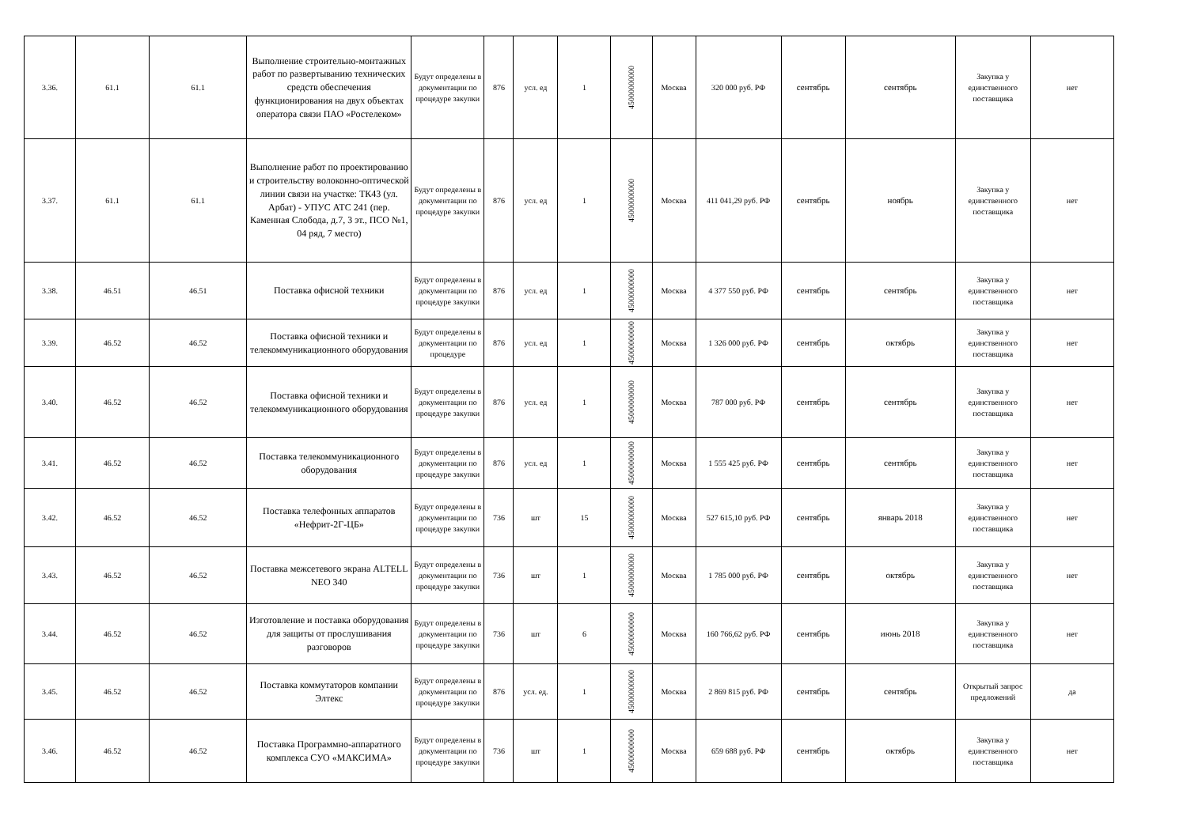| 3.36. | 61.1 | 61.1 | Выполнение строительно-монтажных работ по развертыванию технических средств обеспечения функционирования на двух объектах оператора связи ПАО «Ростелеком» | Будут определены в документации по процедуре закупки | 876 | усл. ед | 1 | 45000000000 | Москва | 320 000 руб. РФ | сентябрь | сентябрь | Закупка у единственного поставщика | нет |
| 3.37. | 61.1 | 61.1 | Выполнение работ по проектированию и строительству волоконно-оптической линии связи на участке: ТК43 (ул. Арбат) - УПУС АТС 241 (пер. Каменная Слобода, д.7, 3 эт., ПСО №1, 04 ряд, 7 место) | Будут определены в документации по процедуре закупки | 876 | усл. ед | 1 | 45000000000 | Москва | 411 041,29 руб. РФ | сентябрь | ноябрь | Закупка у единственного поставщика | нет |
| 3.38. | 46.51 | 46.51 | Поставка офисной техники | Будут определены в документации по процедуре закупки | 876 | усл. ед | 1 | 45000000000 | Москва | 4 377 550 руб. РФ | сентябрь | сентябрь | Закупка у единственного поставщика | нет |
| 3.39. | 46.52 | 46.52 | Поставка офисной техники и телекоммуникационного оборудования | Будут определены в документации по процедуре | 876 | усл. ед | 1 | 45000000000 | Москва | 1 326 000 руб. РФ | сентябрь | октябрь | Закупка у единственного поставщика | нет |
| 3.40. | 46.52 | 46.52 | Поставка офисной техники и телекоммуникационного оборудования | Будут определены в документации по процедуре закупки | 876 | усл. ед | 1 | 45000000000 | Москва | 787 000 руб. РФ | сентябрь | сентябрь | Закупка у единственного поставщика | нет |
| 3.41. | 46.52 | 46.52 | Поставка телекоммуникационного оборудования | Будут определены в документации по процедуре закупки | 876 | усл. ед | 1 | 45000000000 | Москва | 1 555 425 руб. РФ | сентябрь | сентябрь | Закупка у единственного поставщика | нет |
| 3.42. | 46.52 | 46.52 | Поставка телефонных аппаратов «Нефрит-2Г-ЦБ» | Будут определены в документации по процедуре закупки | 736 | шт | 15 | 45000000000 | Москва | 527 615,10 руб. РФ | сентябрь | январь 2018 | Закупка у единственного поставщика | нет |
| 3.43. | 46.52 | 46.52 | Поставка межсетевого экрана ALTELL NEO 340 | Будут определены в документации по процедуре закупки | 736 | шт | 1 | 45000000000 | Москва | 1 785 000 руб. РФ | сентябрь | октябрь | Закупка у единственного поставщика | нет |
| 3.44. | 46.52 | 46.52 | Изготовление и поставка оборудования для защиты от прослушивания разговоров | Будут определены в документации по процедуре закупки | 736 | шт | 6 | 45000000000 | Москва | 160 766,62 руб. РФ | сентябрь | июнь 2018 | Закупка у единственного поставщика | нет |
| 3.45. | 46.52 | 46.52 | Поставка коммутаторов компании Элтекс | Будут определены в документации по процедуре закупки | 876 | усл. ед. | 1 | 45000000000 | Москва | 2 869 815 руб. РФ | сентябрь | сентябрь | Открытый запрос предложений | да |
| 3.46. | 46.52 | 46.52 | Поставка Программно-аппаратного комплекса СУО «МАКСИМА» | Будут определены в документации по процедуре закупки | 736 | шт | 1 | 45000000000 | Москва | 659 688 руб. РФ | сентябрь | октябрь | Закупка у единственного поставщика | нет |